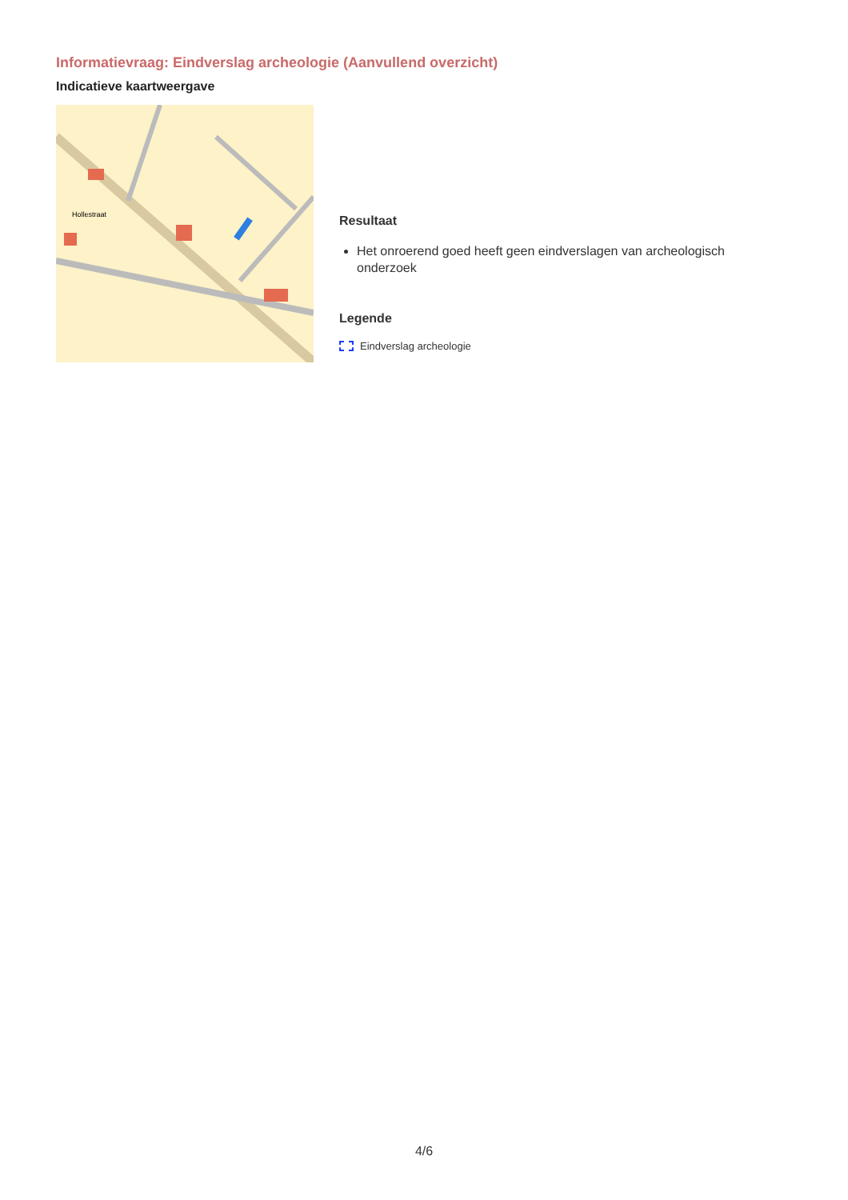Informatievraag: Eindverslag archeologie (Aanvullend overzicht)
Indicatieve kaartweergave
Hollestraat
Resultaat
Het onroerend goed heeft geen eindverslagen van archeologisch onderzoek
Legende
Eindverslag archeologie
4/6